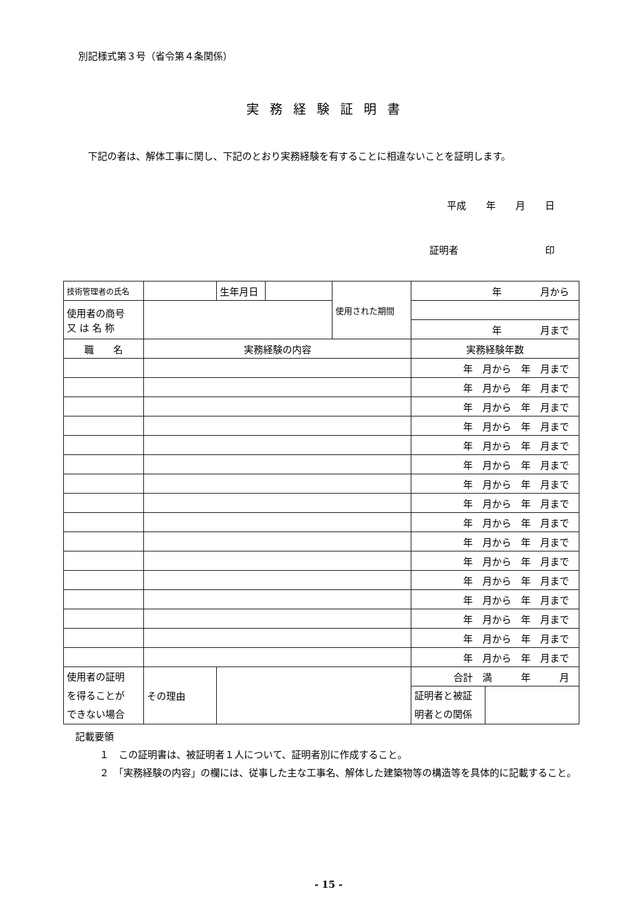別記様式第３号（省令第４条関係）
実務経験証明書
　下記の者は、解体工事に関し、下記のとおり実務経験を有することに相違ないことを証明します。
平成 年 月 日
証明者　　　　　　　　　印
| 技術管理者の氏名 | | 生年月日 | | 使用された期間 | 年 月から | |
| 使用者の商号 又 は 名 称 | | | | | | |
| | | | | | 年 月まで | |
| 職 名 | 実務経験の内容 | | | | 実務経験年数 | |
| | | | | | 年 月から 年 月まで | |
| | | | | | 年 月から 年 月まで | |
| | | | | | 年 月から 年 月まで | |
| | | | | | 年 月から 年 月まで | |
| | | | | | 年 月から 年 月まで | |
| | | | | | 年 月から 年 月まで | |
| | | | | | 年 月から 年 月まで | |
| | | | | | 年 月から 年 月まで | |
| | | | | | 年 月から 年 月まで | |
| | | | | | 年 月から 年 月まで | |
| | | | | | 年 月から 年 月まで | |
| | | | | | 年 月から 年 月まで | |
| | | | | | 年 月から 年 月まで | |
| | | | | | 年 月から 年 月まで | |
| | | | | | 年 月から 年 月まで | |
| | | | | | 年 月から 年 月まで | |
| 使用者の証明 を得ることが できない場合 | その理由 | | | | 合計 満 年 月 | |
| | | | | | 証明者と被証 明者との関係 | |
記載要領
１　この証明書は、被証明者１人について、証明者別に作成すること。
２　「実務経験の内容」の欄には、従事した主な工事名、解体した建築物等の構造等を具体的に記載すること。
- 15 -